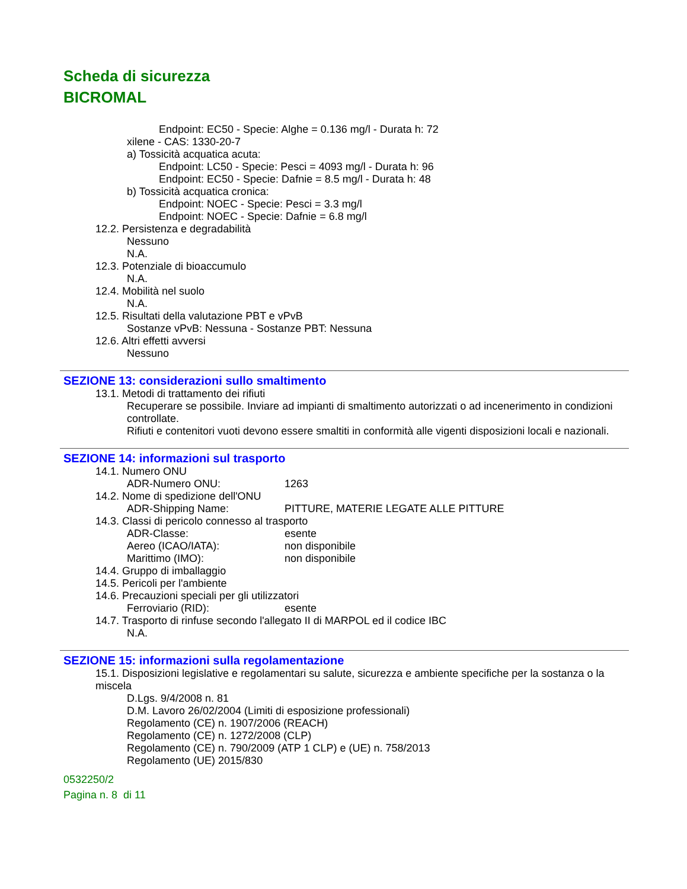Scheda di sicurezza
BICROMAL
Endpoint: EC50 - Specie: Alghe = 0.136 mg/l - Durata h: 72
xilene - CAS: 1330-20-7
a) Tossicità acquatica acuta:
Endpoint: LC50 - Specie: Pesci = 4093 mg/l - Durata h: 96
Endpoint: EC50 - Specie: Dafnie = 8.5 mg/l - Durata h: 48
b) Tossicità acquatica cronica:
Endpoint: NOEC - Specie: Pesci = 3.3 mg/l
Endpoint: NOEC - Specie: Dafnie = 6.8 mg/l
12.2. Persistenza e degradabilità
Nessuno
N.A.
12.3. Potenziale di bioaccumulo
N.A.
12.4. Mobilità nel suolo
N.A.
12.5. Risultati della valutazione PBT e vPvB
Sostanze vPvB: Nessuna - Sostanze PBT: Nessuna
12.6. Altri effetti avversi
Nessuno
SEZIONE 13: considerazioni sullo smaltimento
13.1. Metodi di trattamento dei rifiuti
Recuperare se possibile. Inviare ad impianti di smaltimento autorizzati o ad incenerimento in condizioni controllate.
Rifiuti e contenitori vuoti devono essere smaltiti in conformità alle vigenti disposizioni locali e nazionali.
SEZIONE 14: informazioni sul trasporto
14.1. Numero ONU
ADR-Numero ONU: 1263
14.2. Nome di spedizione dell'ONU
ADR-Shipping Name: PITTURE, MATERIE LEGATE ALLE PITTURE
14.3. Classi di pericolo connesso al trasporto
ADR-Classe: esente
Aereo (ICAO/IATA): non disponibile
Marittimo (IMO): non disponibile
14.4. Gruppo di imballaggio
14.5. Pericoli per l'ambiente
14.6. Precauzioni speciali per gli utilizzatori
Ferroviario (RID): esente
14.7. Trasporto di rinfuse secondo l'allegato II di MARPOL ed il codice IBC
N.A.
SEZIONE 15: informazioni sulla regolamentazione
15.1. Disposizioni legislative e regolamentari su salute, sicurezza e ambiente specifiche per la sostanza o la miscela
D.Lgs. 9/4/2008 n. 81
D.M. Lavoro 26/02/2004 (Limiti di esposizione professionali)
Regolamento (CE) n. 1907/2006 (REACH)
Regolamento (CE) n. 1272/2008 (CLP)
Regolamento (CE) n. 790/2009 (ATP 1 CLP) e (UE) n. 758/2013
Regolamento (UE) 2015/830
0532250/2
Pagina n. 8 di 11